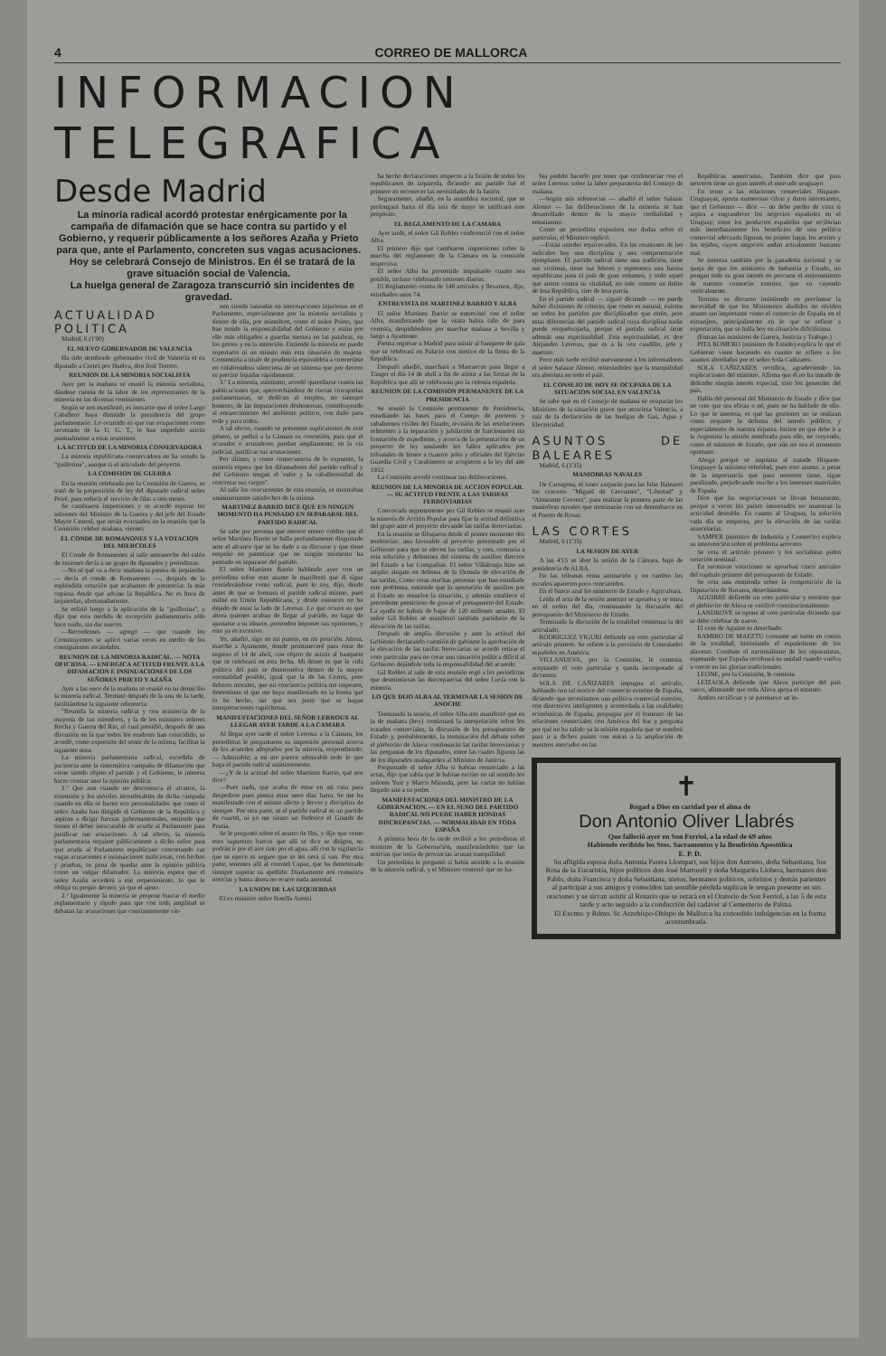4 CORREO DE MALLORCA
INFORMACION TELEGRAFICA
Desde Madrid
La minoría radical acordó protestar enérgicamente por la campaña de difamación que se hace contra su partido y el Gobierno, y requerir públicamente a los señores Azaña y Prieto para que, ante el Parlamento, concreten sus vagas acusaciones.
Hoy se celebrará Consejo de Ministros. En él se tratará de la grave situación social de Valencia.
La huelga general de Zaragoza transcurrió sin incidentes de gravedad.
ACTUALIDAD POLITICA
Madrid, 6 (1'00)
EL NUEVO GOBERNADOR DE VALENCIA
Ha sido nombrado gobernador civil de Valencia el ex diputado a Cortes por Huelva, don José Terrero.
REUNION DE LA MINORIA SOCIALISTA
Ayer por la mañana se reunió la minoría socialista, dándose cuenta de la labor de los representantes de la minoría en las diversas comisiones.
Según se nos manifestó, es inexacto que el señor Largo Caballero haya dimitido la presidencia del grupo parlamentario. Lo ocurrido es que sus ocupaciones como secretario de la U. G. T., le han impedido asistir puntualmente a estas reuniones.
LA ACTITUD DE LA MINORIA CONSERVADORA
La minoría republicana conservadora no ha votado la "guillotina", aunque sí el articulado del proyecto.
LA COMISION DE GUERRA
En la reunión celebrada por la Comisión de Guerra, se trató de la proposición de ley del diputado radical señor Peiré, para reducir el servicio de filas a seis meses.
Se cambiaron impresiones y se acordó esperar los informes del Ministro de la Guerra y del jefe del Estado Mayor Central, que serán evacuados en la reunión que la Comisión celebre mañana, viernes.
EL CONDE DE ROMANONES Y LA VOTACION DEL MIERCOLES
El Conde de Romanones al salir anteanoche del salón de sesiones decía a un grupo de diputados y periodistas:
—No sé qué va a decir mañana la prensa de izquierdas — decía el conde de Romanones —, después de la espléndida votación que acabamos de presenciar, la más copiosa desde que advino la República. No es hora de izquierdas, afortunadamente.
Se refirió luego a la aplicación de la "guillotina", y dijo que esta medida de excepción parlamentaria sólo hace ruído, sin dar nueces.
—Recordemos — agregó — que cuando los Constituyentes se aplicó varias veces en medio de los consiguientes escándalos.
REUNION DE LA MINORIA RADICAL. — NOTA OFICIOSA. — ENERGICA ACTITUD FRENTE A LA DIFAMACION E INSINUACIONES DE LOS SEÑORES PRIETO Y AZAÑA
Ayer a las once de la mañana se reunió en su domicilio la minoría radical. Terminó después de la una de la tarde, facilitándose la siguiente referencia:
"Reunida la minoría radical y con asistencia de la mayoría de sus miembros, y la de los ministros señores Rocha y Guerra del Río, el cual presidió, después de una discusión en la que todos los oradores han coincidido, se acordó, como expresión del sentir de la misma, facilitar la siguiente nota:
La minoría parlamentaria radical, excedida de paciencia ante la sintomática campaña de difamación que viene siendo objeto el partido y el Gobierno, le interesa hacer constar ante la opinión pública:
1.º Que aun cuando no desconozca el alcance, la extensión y los móviles inconfesables de dicha campaña cuando en ella se hacen eco personalidades que como el señor Azaña han dirigido el Gobierno de la República y aspiran a dirigir fuerzas gubernamentales, entiende que tienen el deber inexcusable de acudir al Parlamento para justificar sus acusaciones. A tal efecto, la minoría parlamentaria requiere públicamente a dicho señor para que acuda al Parlamento republicano concretando sus vagas acusaciones e insinuaciones maliciosas, con hechos y pruebas, so pena de quedar ante la opinión pública como un vulgar difamador. La minoría espera que el señor Azaña accederá a ese requerimiento, lo que le obliga su propio decoro, ya que el ajeno.
2.º Igualmente la minoría se propone buscar el medio reglamentario y rápido para que con toda amplitud se debatan las acusaciones que constantemente vie-
nen siendo lanzadas en interrupciones injuriosas en el Parlamento, especialmente por la minoría socialista y dentro de ella, por miembros, como el señor Prieto, que han tenido la responsabilidad del Gobierno y están por ello más obligados a guardar mesura en las palabras, en los gestos y en la intención. Entiende la minoría no puede soportarse ni un minuto más esta situación de majeza. Consentirla a título de prudencia equivaldría a convertirse en colaboradora silenciosa de un sistema que por decoro es preciso liquidar rápidamente.
3.º La minoría, asimismo, acordó querellarse contra las publicaciones que, aprovechándose de ciertas corruptelas parlamentarias, se dedican al empleo, no siempre honesto, de las imputaciones deshonrosas, contribuyendo al enrarecimiento del ambiente político, con daño para todo y para todos.
A tal efecto, cuando se presenten suplicatorios de este género, se pedirá a la Cámara su concesión, para que el acusador o acusadores puedan ampliamente, en la vía judicial, justificar sus acusaciones.
Por último, y como consecuencia de lo expuesto, la minoría espera que los difamadores del partido radical y del Gobierno tengan el valor y la caballerosidad de concretar sus cargos".
Al salir los concurrentes de esta reunión, se mostraban unánimemente satisfechos de la misma.
MARTINEZ BARRIO DICE QUE EN NINGUN MOMENTO HA PENSADO EN SEPARARSE DEL PARTIDO RADICAL
Se sabe por persona que merece entero crédito que el señor Martínez Barrio se halla profundamente disgustado ante el alcance que se ha dado a su discurso y que tiene empeño en patentizar que en ningún momento ha pensado en separarse del partido.
El señor Martínez Barrio hablando ayer con un periodista sobre este asunto le manifestó que él sigue considerándose como radical, pues lo soy, dijo, desde antes de que se formara el partido radical mismo, pues milité en Unión Republicana, y desde entonces no he dejado de estar la lado de Lerroux. Lo que ocurre es que ahora quienes acaban de llegar al partido, en lugar de ajustarse a su ideario, pretenden imponer sus opiniones, y esto ya es excesivo.
Yo, añadió, sigo en mi puesto, en mi posición. Ahora, marcho a Ayamonte, donde permaneceré para estar de regreso el 14 de abril, con objeto de asistir al banquete que se celebrará en esta fecha. Mi deseo es que la vida política del país se desenvuelva dentro de la mayor normalidad posible, igual que la de las Cortes, pero deberes morales, que mi conciencia política me imponen, determinan el que me haya manifestado en la forma que lo he hecho, sin que sea justo que se hagan interpretaciones caprichosas.
MANIFESTACIONES DEL SEÑOR LERROUX AL LLEGAR AYER TARDE A LA CAMARA
Al llegar ayer tarde el señor Lerroux a la Cámara, los periodistas le preguntaron su impresión personal acerca de los acuerdos adoptados por la minoría, respondiendo: — Admirable; a mí me parece admirable todo lo que haga el partido radical unánimemente.
—¿Y de la actitud del señor Martínez Barrio, qué nos dice?
—Pues nada, que acaba de estar en mi casa para despedirse pues piensa estar unos días fuera. Se me ha manifestado con el mismo afecto y fervor y disciplina de siempre. Por otra parte, ni el partido radical es un partido de cuartel, ni yo me siento un Federico el Grande de Prusia.
Se le preguntó sobre el asunto de Ifni, y dijo que como esos supuestos barcos que allí se dice se dirigen, no podrán ir por el aire sino por el agua, allí con la vigilancia que se ejerce es seguro que se les verá si van. Por otra parte, tenemos allí al coronel Capaz, que ha demostrado siempre superar su apellido. Diariamente nos comunica noticias y hasta ahora no ocurre nada anormal.
LA UNION DE LAS IZQUIERDAS
El ex ministro señor Botella Asensi
ha hecho declaraciones respecto a la fusión de todos los republicanos de izquierda, diciendo: mi partido fué el primero en reconocer las necesidades de la fusión.
Seguramente, añadió, en la asamblea nacional, que se prolongará hasta el día seis de mayo se ratificará este propósito.
EL REGLAMENTO DE LA CAMARA
Ayer tarde, el señor Gil Robles conferenció con el señor Alba.
El primero dijo que cambiaron impresiones sobre la marcha del reglamento de la Cámara en la comisión respectiva.
El señor Alba ha prometido impulsarlo cuanto sea posible, incluso celebrando sesiones diarias.
El Reglamento consta de 148 artículos y llevamos, dijo, estudiados unos 74.
ENTREVISTA DE MARTINEZ BARRIO Y ALBA
El señor Martínez Barrio se entrevistó con el señor Alba, manifestando que la visita había sido de pura cortesía, despidiéndose por marchar mañana a Sevilla y luego a Ayamonte.
Piensa regresar a Madrid para asistir al banquete de gala que se celebrará en Palacio con motivo de la fiesta de la República.
Después añadió, marchará a Marruecos para llegar a Tánger el día 14 de abril a fin de asistir a las fiestas de la República que allí se celebrarán por la colonia española.
REUNION DE LA COMISION PERMANENTE DE LA PRESIDENCIA
Se reunió la Comisión permanente de Presidencia, estudiando las bases para el Cuerpo de porteros y subalternos civiles del Estado, revisión de las resoluciones referentes a la separación y jubilación de funcionarios sin formación de expediente, y acorca de la presentación de un proyecto de ley anulando los fallos aplicados por tribunales de honor a cuantos jefes y oficiales del Ejército Guardia Civil y Carabineros se acogieron a la ley del año 1932.
La Comisión acordó continuar sus deliberaciones.
REUNION DE LA MINORIA DE ACCION POPULAR. — SU ACTITUD FRENTE A LAS TARIFAS FERROVIARIAS
Convocada urgentemente por Gil Robles se reunió ayer la minoría de Acción Popular para fijar la actitud definitiva del grupo ante el proyecto elevando las tarifas ferroviarias.
En la reunión se dibujaron desde el primer momento dos tendencias: una favorable al proyecto presentado por el Gobierno para que se eleven las tarifas, y otra, contraria a esta solución y defensora del sistema de auxilios directos del Estado a las Compañías. El señor Villalonga hizo un amplio alegato en defensa de la fórmula de elevación de las tarifas, Como otras muchas personas que han estudiado este problema, entiende que la aportación de auxilios por el Estado no resuelve la situación, y además establece el precedente pernicioso de gravar el presupuesto del Estado. La ayuda no habría de bajar de 120 millones anuales. El señor Gil Robles se manifestó también partidario de la elevación de las tarifas.
Después de amplia discusión y ante la actitud del Gobierno declarando cuestión de gabinete la aprobación de la elevación de las tarifas ferroviarias se acordó retirar el voto particular para no crear una situación política difícil al Gobierno dejándole toda la responsabilidad del acuerdo.
Gil Robles al salir de esta reunión rogó a los periodistas que desmintieran las discrepancias del señor Lucía con la minoría.
LO QUE DIJO ALBA AL TERMINAR LA SESION DE ANOCHE
Terminada la sesión, el señor Alba nos manifestó que en la de mañana (hoy) continuará la interpelación sobre los tratados comerciales, la discusión de los presupuestos de Estado y, probablemente, la terminación del debate sobre el plebiscito de Alava: continuarán las tarifas ferroviarias y las preguntas de los diputados, entre las cuales figuran las de los diputados malagueños al Ministro de Justicia.
Preguntado el señor Alba si habían renunciado a las actas, dijo que sabía que le habían escrito en tal sentido los señores Yust y Marco Miranda, pero las cartas no habían llegado aún a su poder.
MANIFESTACIONES DEL MINISTRO DE LA GOBERNACION. — EN EL SENO DEL PARTIDO RADICAL NO PUEDE HABER HONDAS DISCREPANCIAS. — NORMALIDAD EN TODA ESPAÑA
A primera hora de la tarde recibió a los periodistas el ministro de la Gobernación, manifestándoles que las noticias que tenía de provincias acusan tranquilidad.
Un periodista le preguntó si había asistido a la reunión de la minoría radical, y el Ministro contestó que no ha-
bía podido hacerlo por tener que conferenciar con el señor Lerroux sobre la labor preparatoria del Consejo de mañana.
—Según mis referencias — añadió el señor Salazar Alonso — las deliberaciones de la minoría se han desarrollado dentro de la mayor cordialidad y entusiasmo.
Como un periodista expusiera sus dudas sobre el particular, el Ministro replicó:
—Están ustedes equivocados. En las reuniones de los radicales hay una disciplina y una compenetración ejemplares. El partido radical tiene una tradición, tiene sus víctimas, tiene sus héroes y representa una fuerza republicana para el país de gran volumen, y todo aquel que atente contra su vitalidad, no solo comete un delito de lesa República, sino de lesa patria.
En el partido radical — siguió diciendo — no puede haber divisiones de criterio, que como es natural, existen en todos los partidos por disciplinados que estén, pero estas diferencias del partido radical cuya disciplina nadie puede resquebrajarla, porque el partido radical tiene además una espiritualidad. Esta espiritualidad, es don Alejandro Lerroux, que es a la vez caudillo, jefe y maestro.
Poco más tarde recibió nuevamente a los informadores el señor Salazar Alonso, reiterándoles que la tranquilidad era absoluta en todo el país.
EL CONSEJO DE HOY SE OCUPARA DE LA SITUACION SOCIAL EN VALENCIA
Se sabe que en el Consejo de mañana se ocuparán los Ministros de la situación grave que atraviesa Valencia, a raíz de la declaración de las huelgas de Gas, Agua y Electricidad.
ASUNTOS DE BALEARES
Madrid, 6 (1'35)
MANIOBRAS NAVALES
De Cartagena, el lunes zarparán para las Islas Baleares los cruceros "Miguel de Cervantes", "Libertad" y "Almirante Cervera", para realizar la primera parte de las maniobras navales que terminarán con un desembarco en el Puerto de Rosas.
LAS CORTES
Madrid, 6 (1'35)
LA SESION DE AYER
A las 4'15 se abre la sesión de la Cámara, bajo de presidencia de ALBA.
En las tribunas reina animación y en cambio los escaños aparecen poco concurridos.
En el banco azul los ministros de Estado y Agricultura.
Leída el acta de la sesión anterior se aprueba y se entra en el orden del día, continuando la discusión del presupuesto del Ministerio de Estado.
Terminada la discusión de la totalidad comienza la del articulado.
RODRIGUEZ VIGURI defiende un voto particular al artículo primero. Se refiere a la provisión de Consulados españoles en América.
VILLANUEVA, por la Comisión, le contesta, aceptando el voto particular y queda incorporado al dictamen.
SOLA DE CAÑIZARES impugna el artículo, hablando con tal motivo del comercio exterior de España, diciendo que necesitamos una política comercial exterior, con directrices inteligentes y acomodada a las realidades económicas de España; propugna por el fomento de las relaciones comerciales con América del Sur y pregunta por qué no ha salido ya la misión española que se nombró para ir a dichos países con miras a la ampliación de nuestros mercados en las
Repúblicas americanas.. También dice que para nosotros tiene un gran interés el mercado uruguayo.
En torno a las relaciones comerciales Hispano-Uruguayas, aporta numerosas cifras y datos interesantes, que el Gobierno — dice — no debe perder de vista si aspira a engrandecer los negocios españoles en el Uruguay; entre los productos españoles que recibirían más inmediatamente los beneficios de una política comercial adecuada figuran, en primer lugar, los aceites y los tejidos, cuyos negocios andan actualmente bastante mal.
Se interesa también por la ganadería nacional y se queja de que los ministros de Industria y Estado, no pongan todo su gran interés en procurar el mejoramiento de nuestro comercio exterior, que va cayendo verticalmente.
Termina su discurso insistiendo en proclamar la necesidad de que los Ministerios aludidos no olviden asunto tan importante como el comercio de España en el extranjero, principalmente en lo que se refiere a exportación, que se halla hoy en situación dificilísima.
(Entran las ministros de Guerra, Justicia y Trabajo.)
PITA ROMERO (ministro de Estado) explica lo que el Gobierno viene haciendo en cuanto se refiere a los asuntos abordados por el señor Sola Cañizares.
SOLA CAÑIZARES rectifica, agradeciendo las explicaciones del ministro. Afirma que él no ha tratado de defender ningún interés especial, sino los generales del país.
Habla del personal del Ministerio de Estado y dice que no cree que sea eficaz o nó, pues no ha hablado de ello. Lo que le interesa, es que las gestiones no se realizan como requiere la defensa del interés público, y especialmente de nuestra riqueza. Insiste en que debe ir a la Argentina la misión nombrada para ello, no creyendo, como el ministro de Estado, que aún no sea el momento oportuno.
Aboga porque se imprima al tratado Hispano-Uruguayo la máxima celeridad, pues este asunto, a pesar de la importancia que para nosotros tiene, sigue paralizado, perjudicando mucho a los intereses materiales de España.
Dice que las negociaciones se llevan lentamente, porque a veces los países interesados no muestran la actividad deseable. En cuanto al Uruguay, la solución cada día se empeora, por la elevación de las tarifas arancelarias.
SAMPER (ministro de Industria y Comercio) explica su intervención sobre el problema arrocero.
Se vota el artículo primero y los socialistas piden votación nominal.
En sucesivas votaciones se aprueban cinco artículos del capítulo primero del presupuesto de Estado.
Se vota una enmienda sobre la composición de la Diputación de Navarra, desechándose.
AGUIRRE defiende un voto particular y sostiene que el plebiscito de Alava se verificó constitucionalmente.
LANDROVE se opone al voto particular diciendo que se debe celebrar de nuevo.
El voto de Aguirre es desechado.
RAMIRO DE MAEZTU consume un turno en contra de la totalidad, historiando el españolismo de los alaveses. Combate el nacionalismo de los separatistas, esperando que España recobrará su unidad cuando vuelva a crecer en las glorias tradicionales.
LEONE, por la Comisión, le contesta.
LEIZAOLA defiende que Alava participe del país vasco, afirmando que toda Alava apoya el estatuto.
Ambos rectifican y se promueve un in-
✝
Rogad a Dios en caridad por el alma de
Don Antonio Oliver Llabrés
Que falleció ayer en Son Ferriol, a la edad de 69 años
Habiendo recibido los Stos. Sacramentos y la Bendición Apostólica
E. P. D.
Su afligida esposa doña Antonia Parera Llompart, sus hijos don Antonio, doña Sebastiana, Sor Rosa de la Eucaristía, hijos políticos don José Martorell y doña Margarita Llobera, hermanos don Pablo, doña Francisca y doña Sebastiana, nietos, hermanos políticos, sobrinos y demás parientes al participar a sus amigos y conocidos tan sensible pérdida suplican le tengan presente en sus oraciones y se sirvan asistir al Rosario que se rezará en el Oratorio de Son Ferriol, a las 5 de esta tarde y acto seguido a la conducción del cadáver al Cementerio de Palma.
El Excmo. y Rdmo. Sr. Arzobispo-Obispo de Mallorca ha concedido indulgencias en la forma acostumbrada.